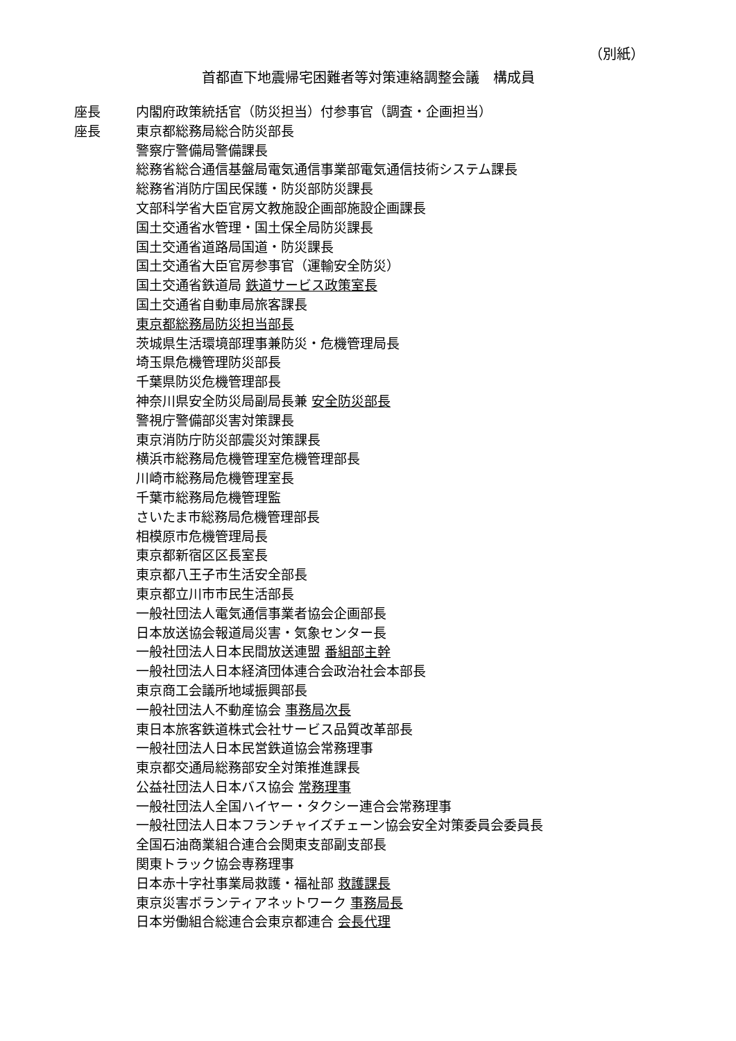（別紙）
首都直下地震帰宅困難者等対策連絡調整会議　構成員
座長 内閣府政策統括官（防災担当）付参事官（調査・企画担当）
座長 東京都総務局総合防災部長
警察庁警備局警備課長
総務省総合通信基盤局電気通信事業部電気通信技術システム課長
総務省消防庁国民保護・防災部防災課長
文部科学省大臣官房文教施設企画部施設企画課長
国土交通省水管理・国土保全局防災課長
国土交通省道路局国道・防災課長
国土交通省大臣官房参事官（運輸安全防災）
国土交通省鉄道局 鉄道サービス政策室長
国土交通省自動車局旅客課長
東京都総務局防災担当部長
茨城県生活環境部理事兼防災・危機管理局長
埼玉県危機管理防災部長
千葉県防災危機管理部長
神奈川県安全防災局副局長兼 安全防災部長
警視庁警備部災害対策課長
東京消防庁防災部震災対策課長
横浜市総務局危機管理室危機管理部長
川崎市総務局危機管理室長
千葉市総務局危機管理監
さいたま市総務局危機管理部長
相模原市危機管理局長
東京都新宿区区長室長
東京都八王子市生活安全部長
東京都立川市市民生活部長
一般社団法人電気通信事業者協会企画部長
日本放送協会報道局災害・気象センター長
一般社団法人日本民間放送連盟 番組部主幹
一般社団法人日本経済団体連合会政治社会本部長
東京商工会議所地域振興部長
一般社団法人不動産協会 事務局次長
東日本旅客鉄道株式会社サービス品質改革部長
一般社団法人日本民営鉄道協会常務理事
東京都交通局総務部安全対策推進課長
公益社団法人日本バス協会 常務理事
一般社団法人全国ハイヤー・タクシー連合会常務理事
一般社団法人日本フランチャイズチェーン協会安全対策委員会委員長
全国石油商業組合連合会関東支部副支部長
関東トラック協会専務理事
日本赤十字社事業局救護・福祉部 救護課長
東京災害ボランティアネットワーク 事務局長
日本労働組合総連合会東京都連合 会長代理